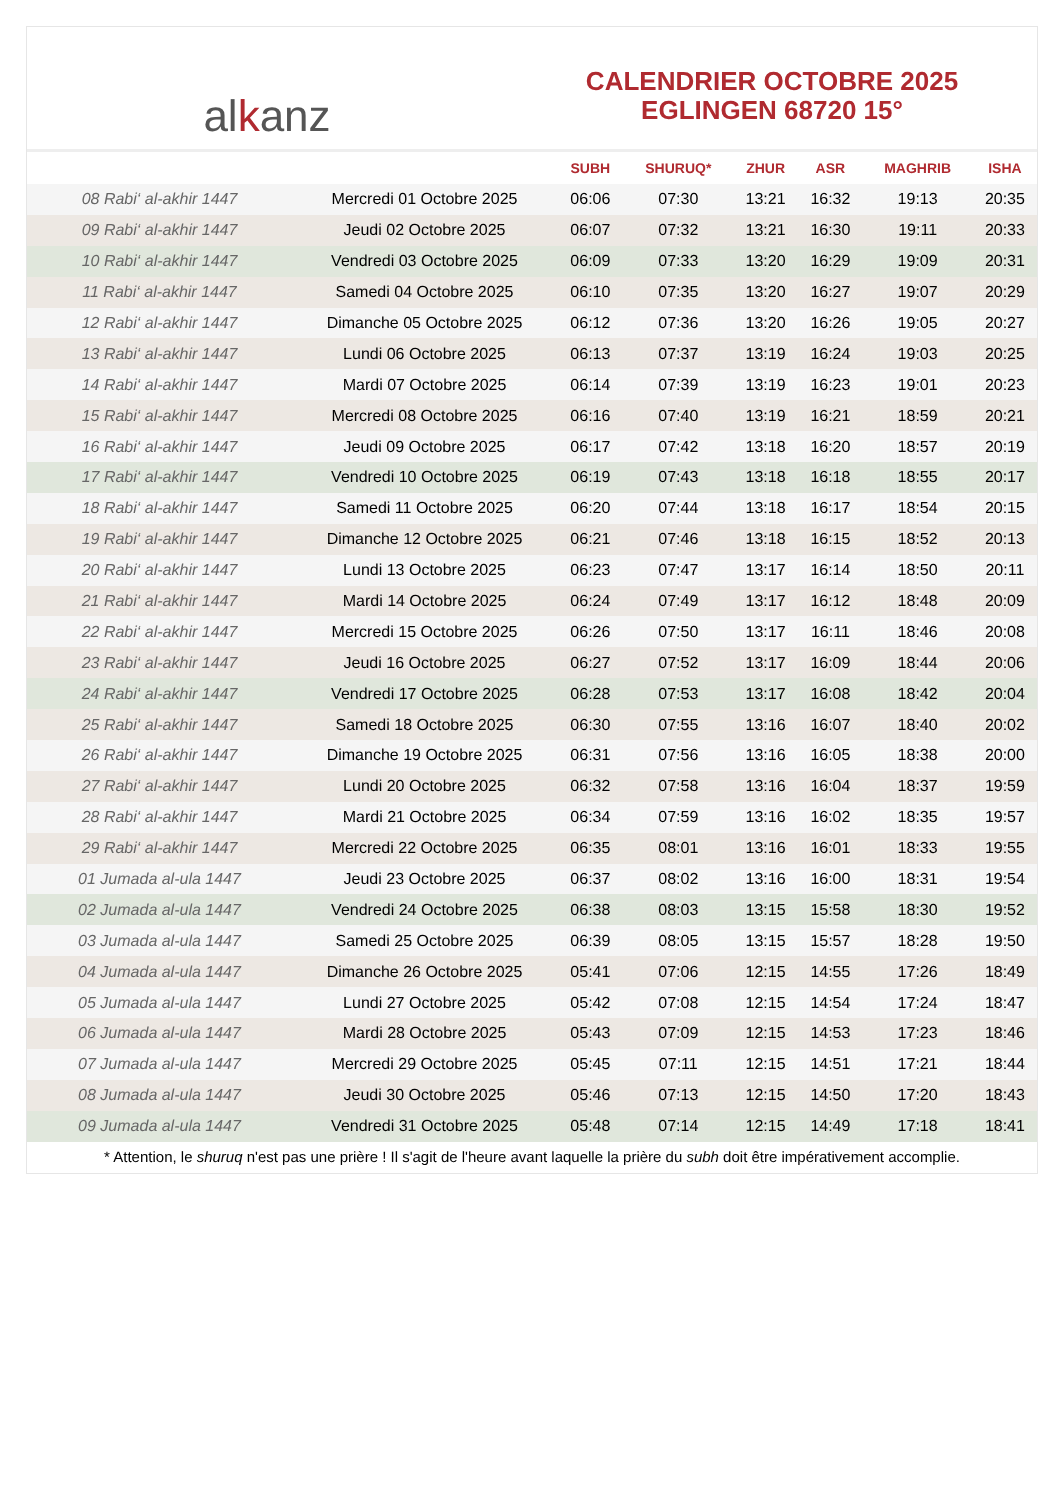al k anz
CALENDRIER OCTOBRE 2025
EGLINGEN 68720 15°
| | | SUBH | SHURUQ* | ZHUR | ASR | MAGHRIB | ISHA |
| --- | --- | --- | --- | --- | --- | --- | --- |
| 08 Rabi‘ al-akhir 1447 | Mercredi 01 Octobre 2025 | 06:06 | 07:30 | 13:21 | 16:32 | 19:13 | 20:35 |
| 09 Rabi‘ al-akhir 1447 | Jeudi 02 Octobre 2025 | 06:07 | 07:32 | 13:21 | 16:30 | 19:11 | 20:33 |
| 10 Rabi‘ al-akhir 1447 | Vendredi 03 Octobre 2025 | 06:09 | 07:33 | 13:20 | 16:29 | 19:09 | 20:31 |
| 11 Rabi‘ al-akhir 1447 | Samedi 04 Octobre 2025 | 06:10 | 07:35 | 13:20 | 16:27 | 19:07 | 20:29 |
| 12 Rabi‘ al-akhir 1447 | Dimanche 05 Octobre 2025 | 06:12 | 07:36 | 13:20 | 16:26 | 19:05 | 20:27 |
| 13 Rabi‘ al-akhir 1447 | Lundi 06 Octobre 2025 | 06:13 | 07:37 | 13:19 | 16:24 | 19:03 | 20:25 |
| 14 Rabi‘ al-akhir 1447 | Mardi 07 Octobre 2025 | 06:14 | 07:39 | 13:19 | 16:23 | 19:01 | 20:23 |
| 15 Rabi‘ al-akhir 1447 | Mercredi 08 Octobre 2025 | 06:16 | 07:40 | 13:19 | 16:21 | 18:59 | 20:21 |
| 16 Rabi‘ al-akhir 1447 | Jeudi 09 Octobre 2025 | 06:17 | 07:42 | 13:18 | 16:20 | 18:57 | 20:19 |
| 17 Rabi‘ al-akhir 1447 | Vendredi 10 Octobre 2025 | 06:19 | 07:43 | 13:18 | 16:18 | 18:55 | 20:17 |
| 18 Rabi‘ al-akhir 1447 | Samedi 11 Octobre 2025 | 06:20 | 07:44 | 13:18 | 16:17 | 18:54 | 20:15 |
| 19 Rabi‘ al-akhir 1447 | Dimanche 12 Octobre 2025 | 06:21 | 07:46 | 13:18 | 16:15 | 18:52 | 20:13 |
| 20 Rabi‘ al-akhir 1447 | Lundi 13 Octobre 2025 | 06:23 | 07:47 | 13:17 | 16:14 | 18:50 | 20:11 |
| 21 Rabi‘ al-akhir 1447 | Mardi 14 Octobre 2025 | 06:24 | 07:49 | 13:17 | 16:12 | 18:48 | 20:09 |
| 22 Rabi‘ al-akhir 1447 | Mercredi 15 Octobre 2025 | 06:26 | 07:50 | 13:17 | 16:11 | 18:46 | 20:08 |
| 23 Rabi‘ al-akhir 1447 | Jeudi 16 Octobre 2025 | 06:27 | 07:52 | 13:17 | 16:09 | 18:44 | 20:06 |
| 24 Rabi‘ al-akhir 1447 | Vendredi 17 Octobre 2025 | 06:28 | 07:53 | 13:17 | 16:08 | 18:42 | 20:04 |
| 25 Rabi‘ al-akhir 1447 | Samedi 18 Octobre 2025 | 06:30 | 07:55 | 13:16 | 16:07 | 18:40 | 20:02 |
| 26 Rabi‘ al-akhir 1447 | Dimanche 19 Octobre 2025 | 06:31 | 07:56 | 13:16 | 16:05 | 18:38 | 20:00 |
| 27 Rabi‘ al-akhir 1447 | Lundi 20 Octobre 2025 | 06:32 | 07:58 | 13:16 | 16:04 | 18:37 | 19:59 |
| 28 Rabi‘ al-akhir 1447 | Mardi 21 Octobre 2025 | 06:34 | 07:59 | 13:16 | 16:02 | 18:35 | 19:57 |
| 29 Rabi‘ al-akhir 1447 | Mercredi 22 Octobre 2025 | 06:35 | 08:01 | 13:16 | 16:01 | 18:33 | 19:55 |
| 01 Jumada al-ula 1447 | Jeudi 23 Octobre 2025 | 06:37 | 08:02 | 13:16 | 16:00 | 18:31 | 19:54 |
| 02 Jumada al-ula 1447 | Vendredi 24 Octobre 2025 | 06:38 | 08:03 | 13:15 | 15:58 | 18:30 | 19:52 |
| 03 Jumada al-ula 1447 | Samedi 25 Octobre 2025 | 06:39 | 08:05 | 13:15 | 15:57 | 18:28 | 19:50 |
| 04 Jumada al-ula 1447 | Dimanche 26 Octobre 2025 | 05:41 | 07:06 | 12:15 | 14:55 | 17:26 | 18:49 |
| 05 Jumada al-ula 1447 | Lundi 27 Octobre 2025 | 05:42 | 07:08 | 12:15 | 14:54 | 17:24 | 18:47 |
| 06 Jumada al-ula 1447 | Mardi 28 Octobre 2025 | 05:43 | 07:09 | 12:15 | 14:53 | 17:23 | 18:46 |
| 07 Jumada al-ula 1447 | Mercredi 29 Octobre 2025 | 05:45 | 07:11 | 12:15 | 14:51 | 17:21 | 18:44 |
| 08 Jumada al-ula 1447 | Jeudi 30 Octobre 2025 | 05:46 | 07:13 | 12:15 | 14:50 | 17:20 | 18:43 |
| 09 Jumada al-ula 1447 | Vendredi 31 Octobre 2025 | 05:48 | 07:14 | 12:15 | 14:49 | 17:18 | 18:41 |
* Attention, le shuruq n'est pas une prière ! Il s'agit de l'heure avant laquelle la prière du subh doit être impérativement accomplie.